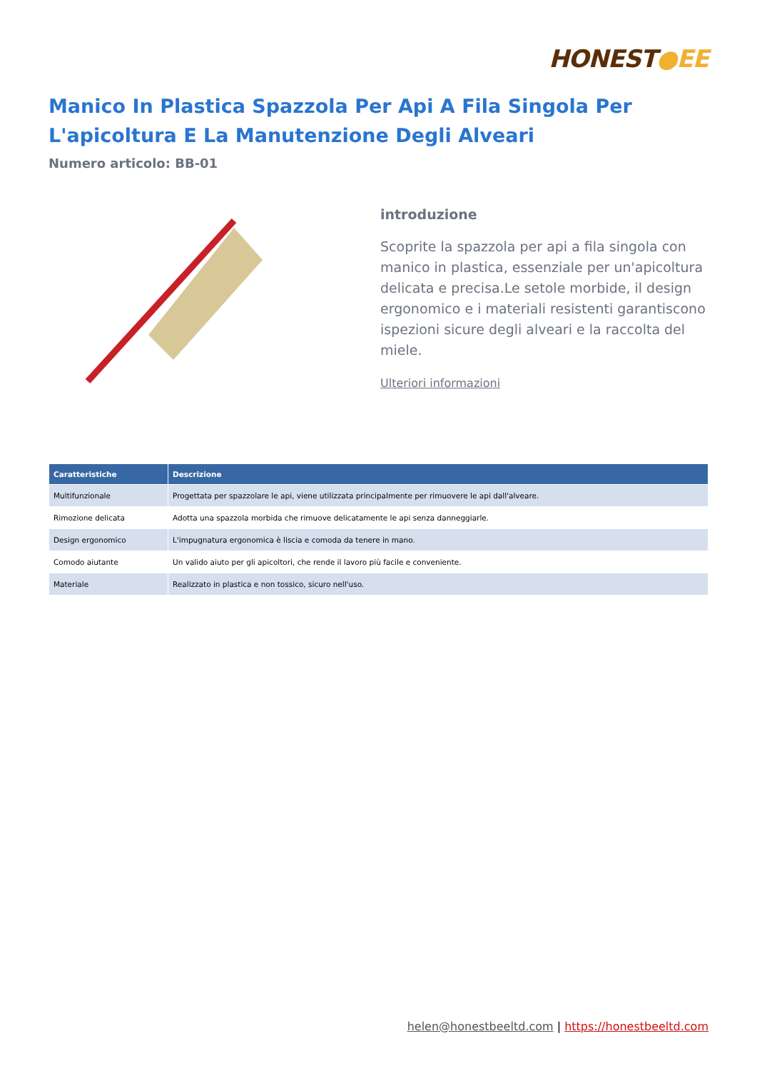HONEST●EE
Manico In Plastica Spazzola Per Api A Fila Singola Per L'apicoltura E La Manutenzione Degli Alveari
Numero articolo: BB-01
introduzione
Scoprite la spazzola per api a fila singola con manico in plastica, essenziale per un'apicoltura delicata e precisa.Le setole morbide, il design ergonomico e i materiali resistenti garantiscono ispezioni sicure degli alveari e la raccolta del miele.
Ulteriori informazioni
| Caratteristiche | Descrizione |
| --- | --- |
| Multifunzionale | Progettata per spazzolare le api, viene utilizzata principalmente per rimuovere le api dall'alveare. |
| Rimozione delicata | Adotta una spazzola morbida che rimuove delicatamente le api senza danneggiarle. |
| Design ergonomico | L'impugnatura ergonomica è liscia e comoda da tenere in mano. |
| Comodo aiutante | Un valido aiuto per gli apicoltori, che rende il lavoro più facile e conveniente. |
| Materiale | Realizzato in plastica e non tossico, sicuro nell'uso. |
helen@honestbeeltd.com | https://honestbeeltd.com